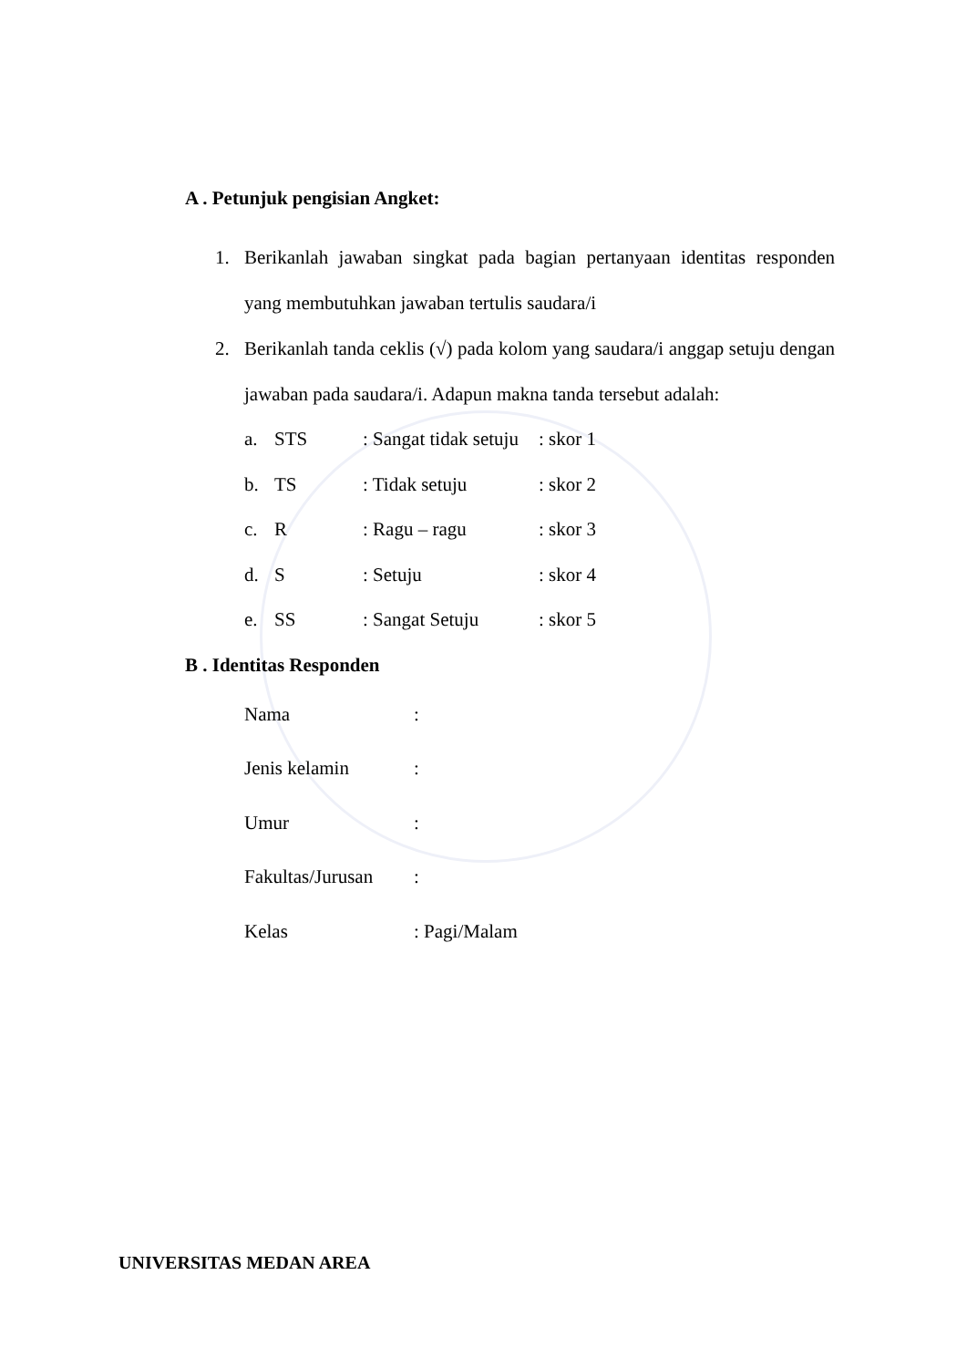A . Petunjuk pengisian Angket:
1. Berikanlah jawaban singkat pada bagian pertanyaan identitas responden yang membutuhkan jawaban tertulis saudara/i
2. Berikanlah tanda ceklis (√) pada kolom yang saudara/i anggap setuju dengan jawaban pada saudara/i. Adapun makna tanda tersebut adalah:
a. STS: Sangat tidak setuju: skor 1
b. TS: Tidak setuju: skor 2
c. R: Ragu – ragu: skor 3
d. S: Setuju: skor 4
e. SS: Sangat Setuju: skor 5
B . Identitas Responden
Nama:
Jenis kelamin:
Umur:
Fakultas/Jurusan:
Kelas: Pagi/Malam
UNIVERSITAS MEDAN AREA